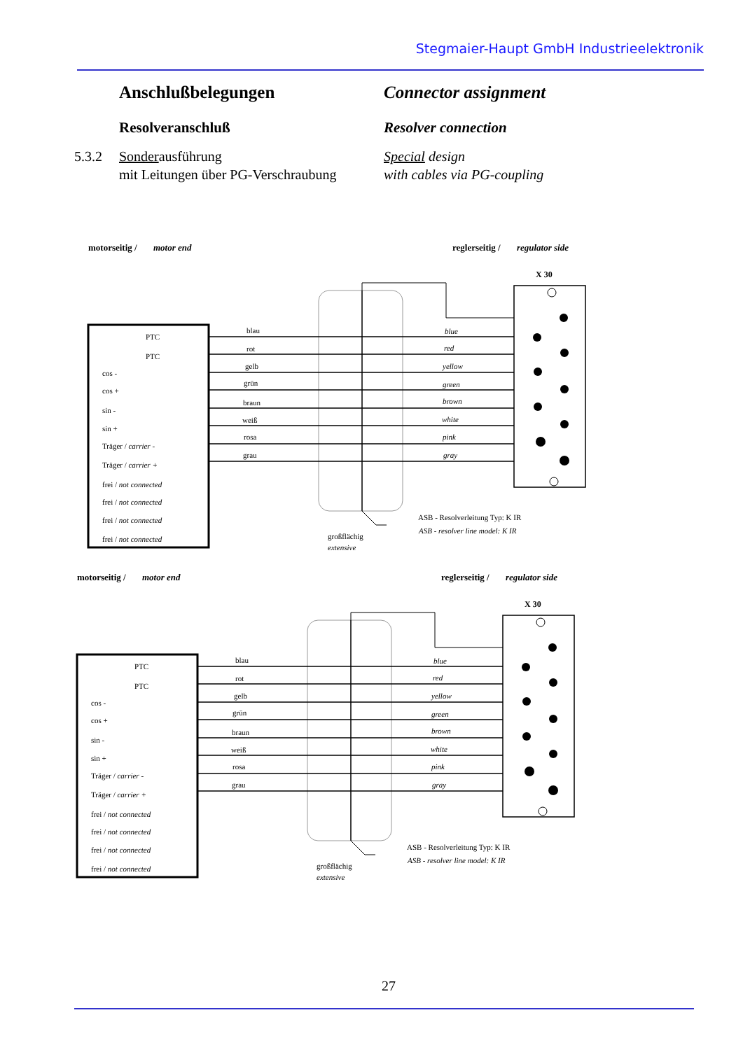Stegmaier-Haupt GmbH Industrieelektronik
Anschlußbelegungen Connector assignment
Resolveranschluß Resolver connection
5.3.2
Sonderausführung
mit Leitungen über PG-Verschraubung
Special design
with cables via PG-coupling
motorseitig / motor end
reglerseitig / regulator side
X 30
PTC
PTC
cos -
cos +
sin -
sin +
Träger / carrier -
Träger / carrier +
frei / not connected
frei / not connected
frei / not connected
frei / not connected
blau
rot
gelb
grün
braun
weiß
rosa
grau
blue
red
yellow
green
brown
white
pink
gray
ASB - Resolverleitung Typ: K IR
ASB - resolver line model: K IR
großflächig
extensive
27